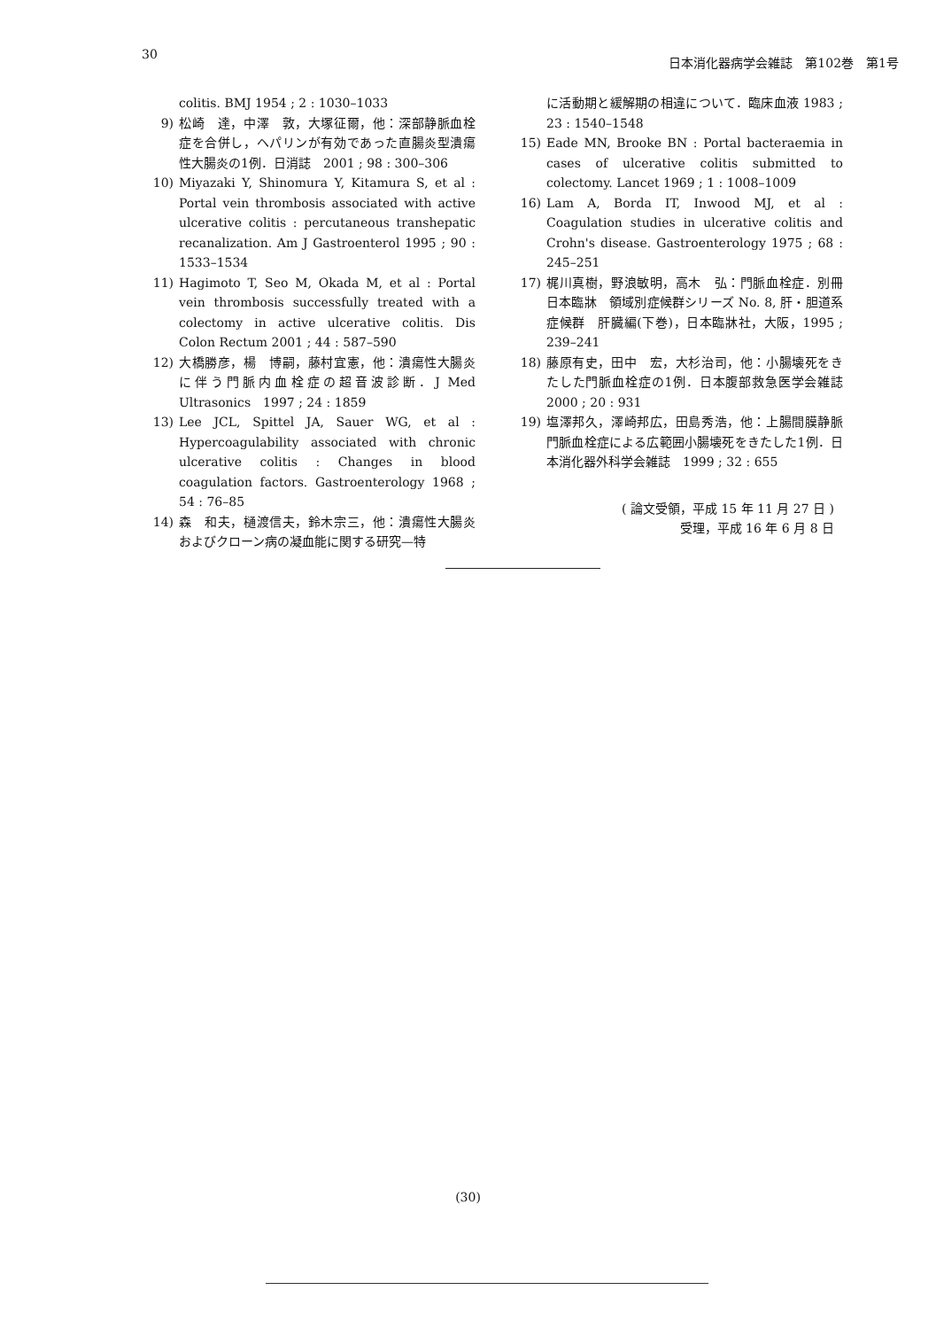30
日本消化器病学会雑誌　第102巻　第1号
colitis. BMJ 1954 ; 2 : 1030–1033
9) 松崎　達，中澤　敦，大塚征爾，他：深部静脈血栓症を合併し，ヘパリンが有効であった直腸炎型潰瘍性大腸炎の1例．日消誌　2001 ; 98 : 300–306
10) Miyazaki Y, Shinomura Y, Kitamura S, et al : Portal vein thrombosis associated with active ulcerative colitis : percutaneous transhepatic recanalization. Am J Gastroenterol 1995 ; 90 : 1533–1534
11) Hagimoto T, Seo M, Okada M, et al : Portal vein thrombosis successfully treated with a colectomy in active ulcerative colitis. Dis Colon Rectum 2001 ; 44 : 587–590
12) 大橋勝彦，楊　博嗣，藤村宜憲，他：潰瘍性大腸炎に伴う門脈内血栓症の超音波診断．J Med Ultrasonics　1997 ; 24 : 1859
13) Lee JCL, Spittel JA, Sauer WG, et al : Hypercoagulability associated with chronic ulcerative colitis : Changes in blood coagulation factors. Gastroenterology 1968 ; 54 : 76–85
14) 森　和夫，樋渡信夫，鈴木宗三，他：潰瘍性大腸炎およびクローン病の凝血能に関する研究—特
に活動期と緩解期の相違について．臨床血液 1983 ; 23 : 1540–1548
15) Eade MN, Brooke BN : Portal bacteraemia in cases of ulcerative colitis submitted to colectomy. Lancet 1969 ; 1 : 1008–1009
16) Lam A, Borda IT, Inwood MJ, et al : Coagulation studies in ulcerative colitis and Crohn's disease. Gastroenterology 1975 ; 68 : 245–251
17) 梶川真樹，野浪敏明，高木　弘：門脈血栓症．別冊日本臨牀　領域別症候群シリーズ No. 8, 肝・胆道系症候群　肝臓編(下巻)，日本臨牀社，大阪，1995 ; 239–241
18) 藤原有史，田中　宏，大杉治司，他：小腸壊死をきたした門脈血栓症の1例．日本腹部救急医学会雑誌　2000 ; 20 : 931
19) 塩澤邦久，澤崎邦広，田島秀浩，他：上腸間膜静脈門脈血栓症による広範囲小腸壊死をきたした1例．日本消化器外科学会雑誌　1999 ; 32 : 655
( 論文受領，平成 15 年 11 月 27 日 )
受理，平成 16 年 6 月 8 日
(30)